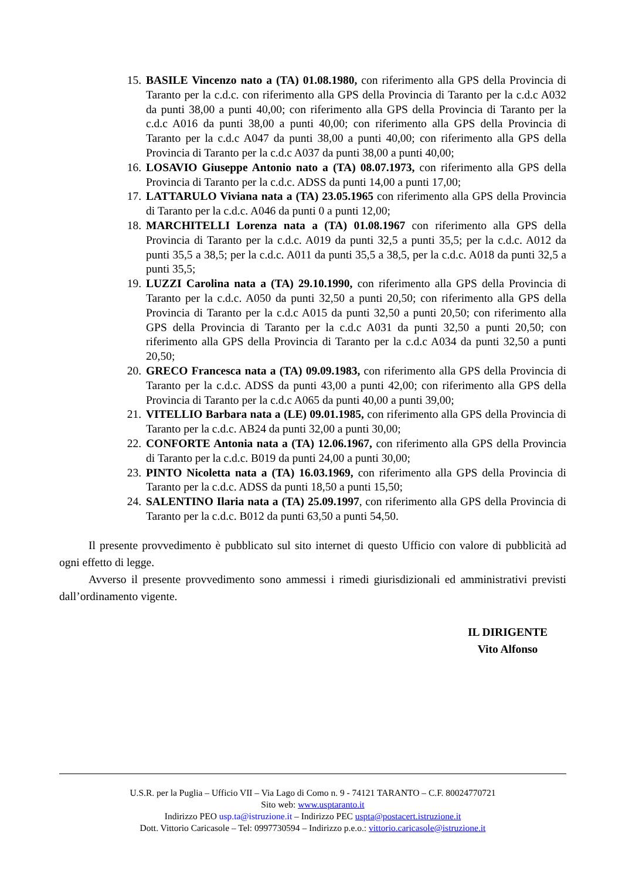15. BASILE Vincenzo nato a (TA) 01.08.1980, con riferimento alla GPS della Provincia di Taranto per la c.d.c. con riferimento alla GPS della Provincia di Taranto per la c.d.c A032 da punti 38,00 a punti 40,00; con riferimento alla GPS della Provincia di Taranto per la c.d.c A016 da punti 38,00 a punti 40,00; con riferimento alla GPS della Provincia di Taranto per la c.d.c A047 da punti 38,00 a punti 40,00; con riferimento alla GPS della Provincia di Taranto per la c.d.c A037 da punti 38,00 a punti 40,00;
16. LOSAVIO Giuseppe Antonio nato a (TA) 08.07.1973, con riferimento alla GPS della Provincia di Taranto per la c.d.c. ADSS da punti 14,00 a punti 17,00;
17. LATTARULO Viviana nata a (TA) 23.05.1965 con riferimento alla GPS della Provincia di Taranto per la c.d.c. A046 da punti 0 a punti 12,00;
18. MARCHITELLI Lorenza nata a (TA) 01.08.1967 con riferimento alla GPS della Provincia di Taranto per la c.d.c. A019 da punti 32,5 a punti 35,5; per la c.d.c. A012 da punti 35,5 a 38,5; per la c.d.c. A011 da punti 35,5 a 38,5, per la c.d.c. A018 da punti 32,5 a punti 35,5;
19. LUZZI Carolina nata a (TA) 29.10.1990, con riferimento alla GPS della Provincia di Taranto per la c.d.c. A050 da punti 32,50 a punti 20,50; con riferimento alla GPS della Provincia di Taranto per la c.d.c A015 da punti 32,50 a punti 20,50; con riferimento alla GPS della Provincia di Taranto per la c.d.c A031 da punti 32,50 a punti 20,50; con riferimento alla GPS della Provincia di Taranto per la c.d.c A034 da punti 32,50 a punti 20,50;
20. GRECO Francesca nata a (TA) 09.09.1983, con riferimento alla GPS della Provincia di Taranto per la c.d.c. ADSS da punti 43,00 a punti 42,00; con riferimento alla GPS della Provincia di Taranto per la c.d.c A065 da punti 40,00 a punti 39,00;
21. VITELLIO Barbara nata a (LE) 09.01.1985, con riferimento alla GPS della Provincia di Taranto per la c.d.c. AB24 da punti 32,00 a punti 30,00;
22. CONFORTE Antonia nata a (TA) 12.06.1967, con riferimento alla GPS della Provincia di Taranto per la c.d.c. B019 da punti 24,00 a punti 30,00;
23. PINTO Nicoletta nata a (TA) 16.03.1969, con riferimento alla GPS della Provincia di Taranto per la c.d.c. ADSS da punti 18,50 a punti 15,50;
24. SALENTINO Ilaria nata a (TA) 25.09.1997, con riferimento alla GPS della Provincia di Taranto per la c.d.c. B012 da punti 63,50 a punti 54,50.
Il presente provvedimento è pubblicato sul sito internet di questo Ufficio con valore di pubblicità ad ogni effetto di legge.
Avverso il presente provvedimento sono ammessi i rimedi giurisdizionali ed amministrativi previsti dall’ordinamento vigente.
IL DIRIGENTE
Vito Alfonso
U.S.R. per la Puglia – Ufficio VII – Via Lago di Como n. 9 - 74121 TARANTO – C.F. 80024770721
Sito web: www.usptaranto.it
Indirizzo PEO usp.ta@istruzione.it – Indirizzo PEC uspta@postacert.istruzione.it
Dott. Vittorio Caricasole – Tel: 0997730594 – Indirizzo p.e.o.: vittorio.caricasole@istruzione.it